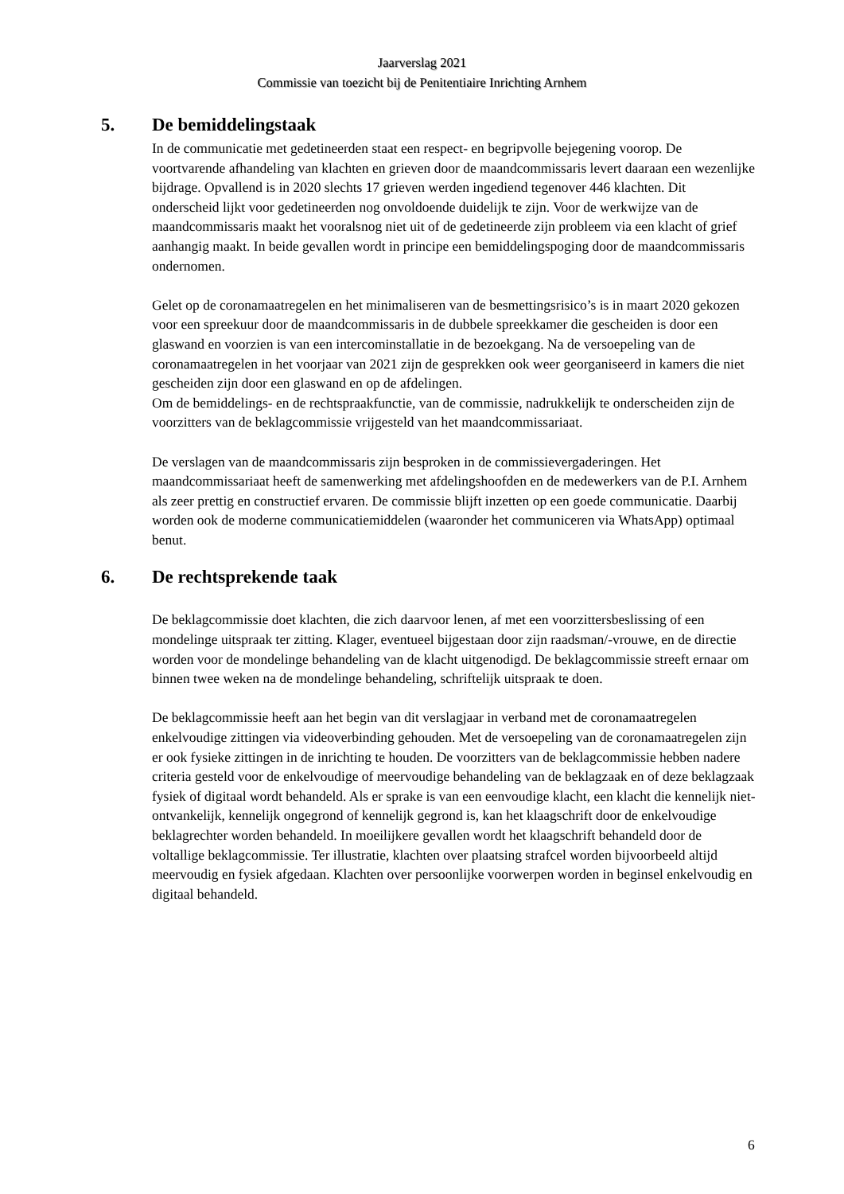Jaarverslag 2021
Commissie van toezicht bij de Penitentiaire Inrichting Arnhem
5. De bemiddelingstaak
In de communicatie met gedetineerden staat een respect- en begripvolle bejegening voorop. De voortvarende afhandeling van klachten en grieven door de maandcommissaris levert daaraan een wezenlijke bijdrage. Opvallend is in 2020 slechts 17 grieven werden ingediend tegenover 446 klachten. Dit onderscheid lijkt voor gedetineerden nog onvoldoende duidelijk te zijn. Voor de werkwijze van de maandcommissaris maakt het vooralsnog niet uit of de gedetineerde zijn probleem via een klacht of grief aanhangig maakt. In beide gevallen wordt in principe een bemiddelingspoging door de maandcommissaris ondernomen.
Gelet op de coronamaatregelen en het minimaliseren van de besmettingsrisico’s is in maart 2020 gekozen voor een spreekuur door de maandcommissaris in de dubbele spreekkamer die gescheiden is door een glaswand en voorzien is van een intercominstallatie in de bezoekgang. Na de versoepeling van de coronamaatregelen in het voorjaar van 2021 zijn de gesprekken ook weer georganiseerd in kamers die niet gescheiden zijn door een glaswand en op de afdelingen.
Om de bemiddelings- en de rechtspraakfunctie, van de commissie, nadrukkelijk te onderscheiden zijn de voorzitters van de beklagcommissie vrijgesteld van het maandcommissariaat.
De verslagen van de maandcommissaris zijn besproken in de commissievergaderingen. Het maandcommissariaat heeft de samenwerking met afdelingshoofden en de medewerkers van de P.I. Arnhem als zeer prettig en constructief ervaren. De commissie blijft inzetten op een goede communicatie. Daarbij worden ook de moderne communicatiemiddelen (waaronder het communiceren via WhatsApp) optimaal benut.
6. De rechtsprekende taak
De beklagcommissie doet klachten, die zich daarvoor lenen, af met een voorzittersbeslissing of een mondelinge uitspraak ter zitting. Klager, eventueel bijgestaan door zijn raadsman/-vrouwe, en de directie worden voor de mondelinge behandeling van de klacht uitgenodigd. De beklagcommissie streeft ernaar om binnen twee weken na de mondelinge behandeling, schriftelijk uitspraak te doen.
De beklagcommissie heeft aan het begin van dit verslagjaar in verband met de coronamaatregelen enkelvoudige zittingen via videoverbinding gehouden. Met de versoepeling van de coronamaatregelen zijn er ook fysieke zittingen in de inrichting te houden. De voorzitters van de beklagcommissie hebben nadere criteria gesteld voor de enkelvoudige of meervoudige behandeling van de beklagzaak en of deze beklagzaak fysiek of digitaal wordt behandeld. Als er sprake is van een eenvoudige klacht, een klacht die kennelijk niet-ontvankelijk, kennelijk ongegrond of kennelijk gegrond is, kan het klaagschrift door de enkelvoudige beklagrechter worden behandeld. In moeilijkere gevallen wordt het klaagschrift behandeld door de voltallige beklagcommissie. Ter illustratie, klachten over plaatsing strafcel worden bijvoorbeeld altijd meervoudig en fysiek afgedaan. Klachten over persoonlijke voorwerpen worden in beginsel enkelvoudig en digitaal behandeld.
6